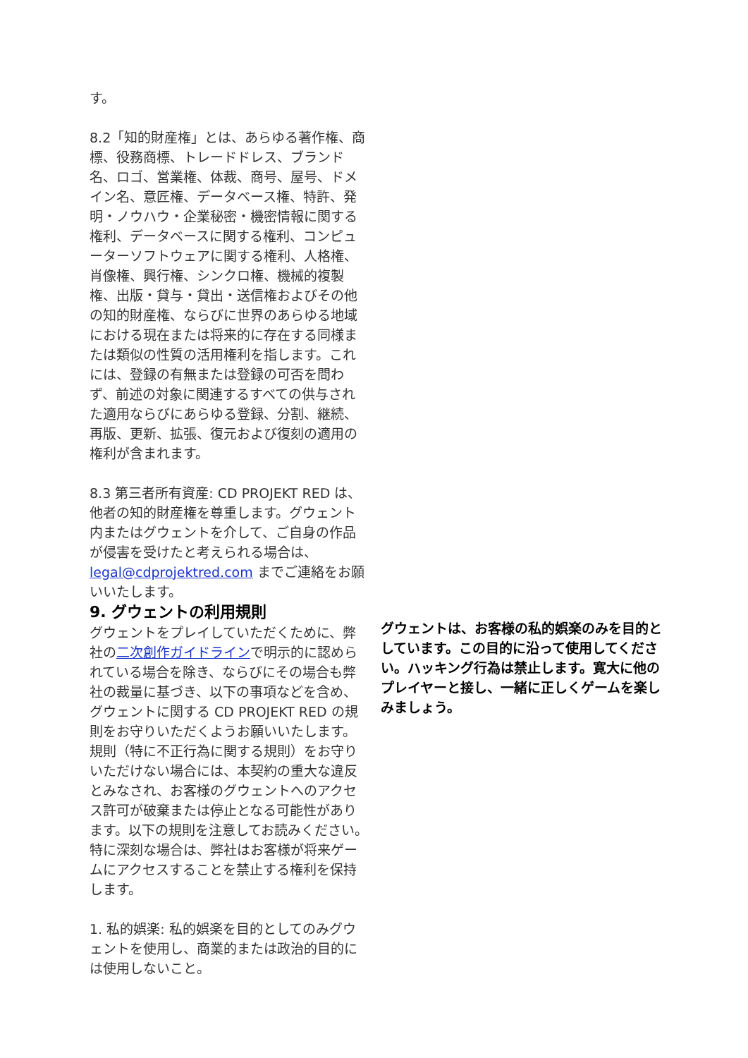す。
8.2「知的財産権」とは、あらゆる著作権、商標、役務商標、トレードドレス、ブランド名、ロゴ、営業権、体裁、商号、屋号、ドメイン名、意匠権、データベース権、特許、発明・ノウハウ・企業秘密・機密情報に関する権利、データベースに関する権利、コンピューターソフトウェアに関する権利、人格権、肖像権、興行権、シンクロ権、機械的複製権、出版・貸与・貸出・送信権およびその他の知的財産権、ならびに世界のあらゆる地域における現在または将来的に存在する同様または類似の性質の活用権利を指します。これには、登録の有無または登録の可否を問わず、前述の対象に関連するすべての供与された適用ならびにあらゆる登録、分割、継続、再版、更新、拡張、復元および復刻の適用の権利が含まれます。
8.3 第三者所有資産: CD PROJEKT RED は、他者の知的財産権を尊重します。グウェント内またはグウェントを介して、ご自身の作品が侵害を受けたと考えられる場合は、legal@cdprojektred.com までご連絡をお願いいたします。
9. グウェントの利用規則
グウェントをプレイしていただくために、弊社の二次創作ガイドラインで明示的に認められている場合を除き、ならびにその場合も弊社の裁量に基づき、以下の事項などを含め、グウェントに関する CD PROJEKT RED の規則をお守りいただくようお願いいたします。規則（特に不正行為に関する規則）をお守りいただけない場合には、本契約の重大な違反とみなされ、お客様のグウェントへのアクセス許可が破棄または停止となる可能性があります。以下の規則を注意してお読みください。特に深刻な場合は、弊社はお客様が将来ゲームにアクセスすることを禁止する権利を保持します。
1. 私的娯楽: 私的娯楽を目的としてのみグウェントを使用し、商業的または政治的目的には使用しないこと。
グウェントは、お客様の私的娯楽のみを目的としています。この目的に沿って使用してください。ハッキング行為は禁止します。寛大に他のプレイヤーと接し、一緒に正しくゲームを楽しみましょう。